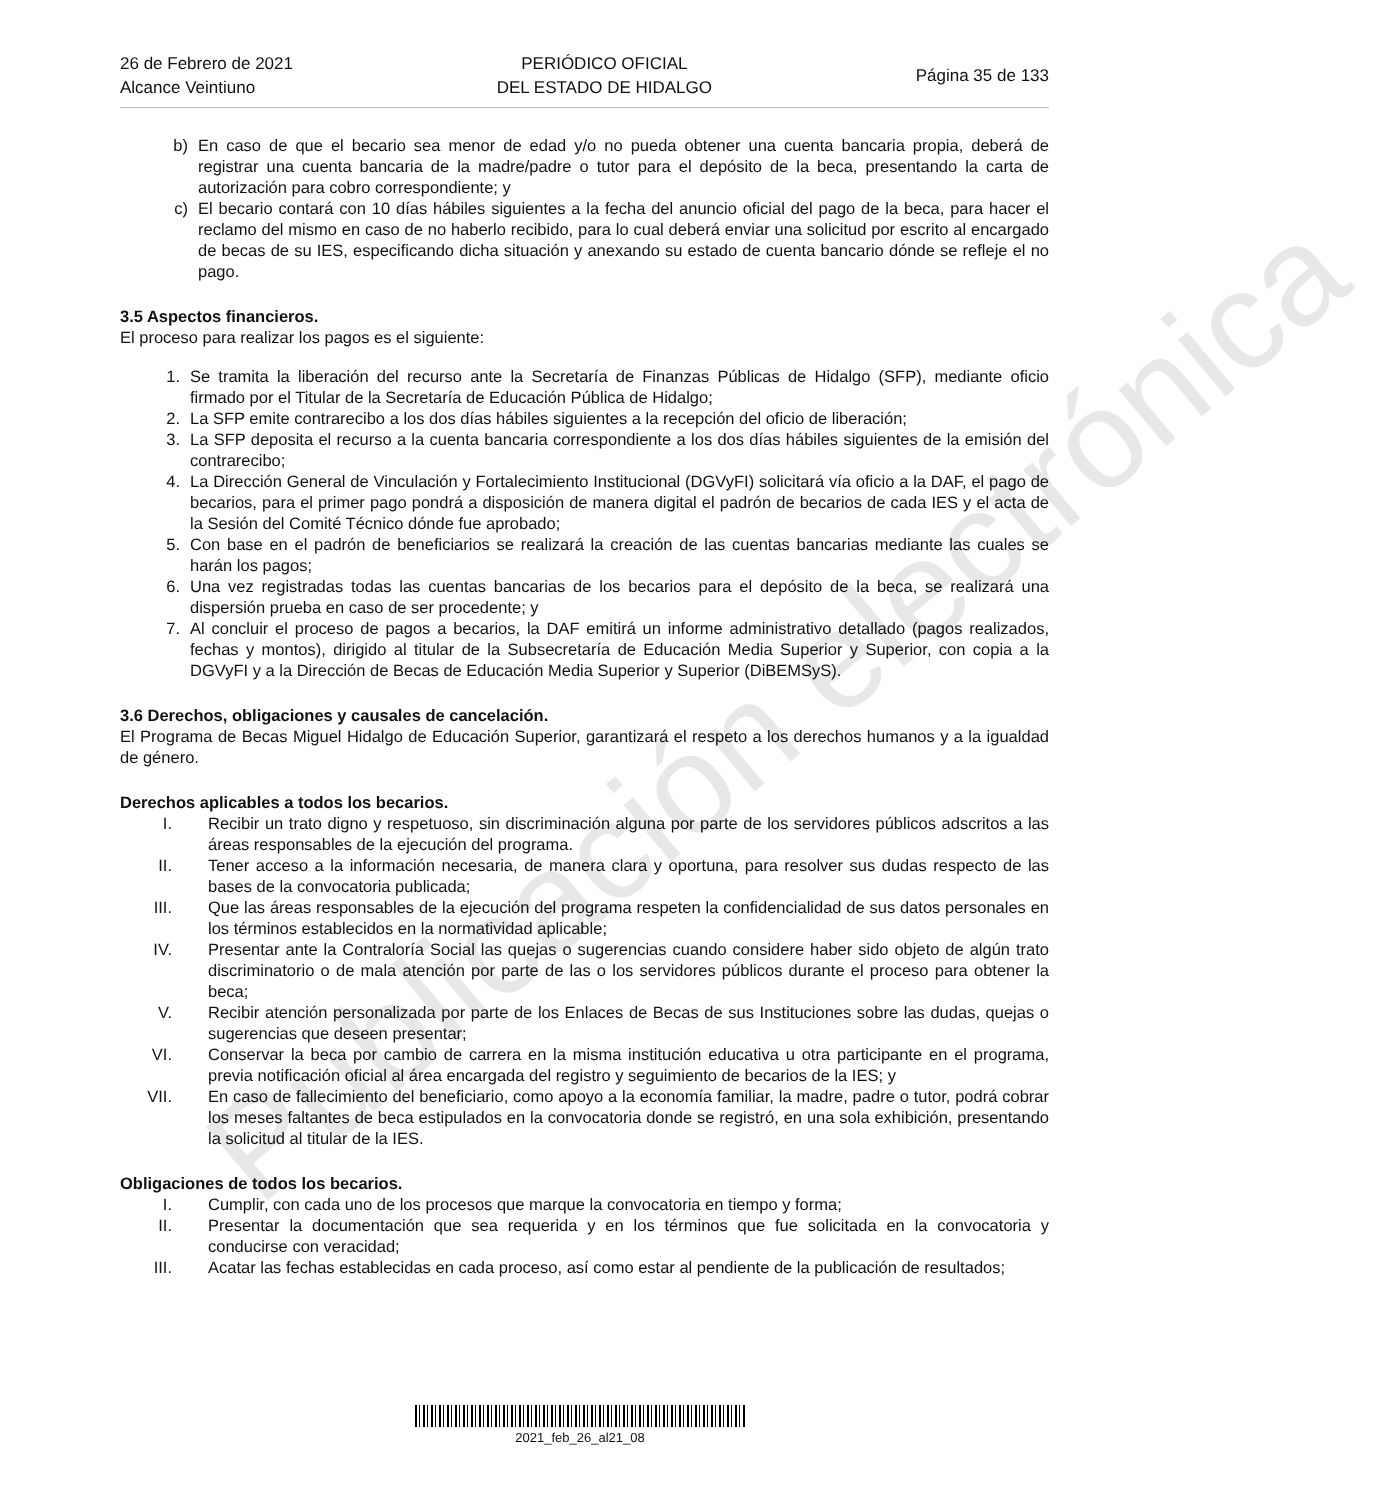26 de Febrero de 2021
Alcance Veintiuno
PERIÓDICO OFICIAL
DEL ESTADO DE HIDALGO
Página 35 de 133
b) En caso de que el becario sea menor de edad y/o no pueda obtener una cuenta bancaria propia, deberá de registrar una cuenta bancaria de la madre/padre o tutor para el depósito de la beca, presentando la carta de autorización para cobro correspondiente; y
c) El becario contará con 10 días hábiles siguientes a la fecha del anuncio oficial del pago de la beca, para hacer el reclamo del mismo en caso de no haberlo recibido, para lo cual deberá enviar una solicitud por escrito al encargado de becas de su IES, especificando dicha situación y anexando su estado de cuenta bancario dónde se refleje el no pago.
3.5 Aspectos financieros.
El proceso para realizar los pagos es el siguiente:
1. Se tramita la liberación del recurso ante la Secretaría de Finanzas Públicas de Hidalgo (SFP), mediante oficio firmado por el Titular de la Secretaría de Educación Pública de Hidalgo;
2. La SFP emite contrarecibo a los dos días hábiles siguientes a la recepción del oficio de liberación;
3. La SFP deposita el recurso a la cuenta bancaria correspondiente a los dos días hábiles siguientes de la emisión del contrarecibo;
4. La Dirección General de Vinculación y Fortalecimiento Institucional (DGVyFI) solicitará vía oficio a la DAF, el pago de becarios, para el primer pago pondrá a disposición de manera digital el padrón de becarios de cada IES y el acta de la Sesión del Comité Técnico dónde fue aprobado;
5. Con base en el padrón de beneficiarios se realizará la creación de las cuentas bancarias mediante las cuales se harán los pagos;
6. Una vez registradas todas las cuentas bancarias de los becarios para el depósito de la beca, se realizará una dispersión prueba en caso de ser procedente; y
7. Al concluir el proceso de pagos a becarios, la DAF emitirá un informe administrativo detallado (pagos realizados, fechas y montos), dirigido al titular de la Subsecretaría de Educación Media Superior y Superior, con copia a la DGVyFI y a la Dirección de Becas de Educación Media Superior y Superior (DiBEMSyS).
3.6 Derechos, obligaciones y causales de cancelación.
El Programa de Becas Miguel Hidalgo de Educación Superior, garantizará el respeto a los derechos humanos y a la igualdad de género.
Derechos aplicables a todos los becarios.
I. Recibir un trato digno y respetuoso, sin discriminación alguna por parte de los servidores públicos adscritos a las áreas responsables de la ejecución del programa.
II. Tener acceso a la información necesaria, de manera clara y oportuna, para resolver sus dudas respecto de las bases de la convocatoria publicada;
III. Que las áreas responsables de la ejecución del programa respeten la confidencialidad de sus datos personales en los términos establecidos en la normatividad aplicable;
IV. Presentar ante la Contraloría Social las quejas o sugerencias cuando considere haber sido objeto de algún trato discriminatorio o de mala atención por parte de las o los servidores públicos durante el proceso para obtener la beca;
V. Recibir atención personalizada por parte de los Enlaces de Becas de sus Instituciones sobre las dudas, quejas o sugerencias que deseen presentar;
VI. Conservar la beca por cambio de carrera en la misma institución educativa u otra participante en el programa, previa notificación oficial al área encargada del registro y seguimiento de becarios de la IES; y
VII. En caso de fallecimiento del beneficiario, como apoyo a la economía familiar, la madre, padre o tutor, podrá cobrar los meses faltantes de beca estipulados en la convocatoria donde se registró, en una sola exhibición, presentando la solicitud al titular de la IES.
Obligaciones de todos los becarios.
I. Cumplir, con cada uno de los procesos que marque la convocatoria en tiempo y forma;
II. Presentar la documentación que sea requerida y en los términos que fue solicitada en la convocatoria y conducirse con veracidad;
III. Acatar las fechas establecidas en cada proceso, así como estar al pendiente de la publicación de resultados;
Publicación electrónica
2021_feb_26_al21_08